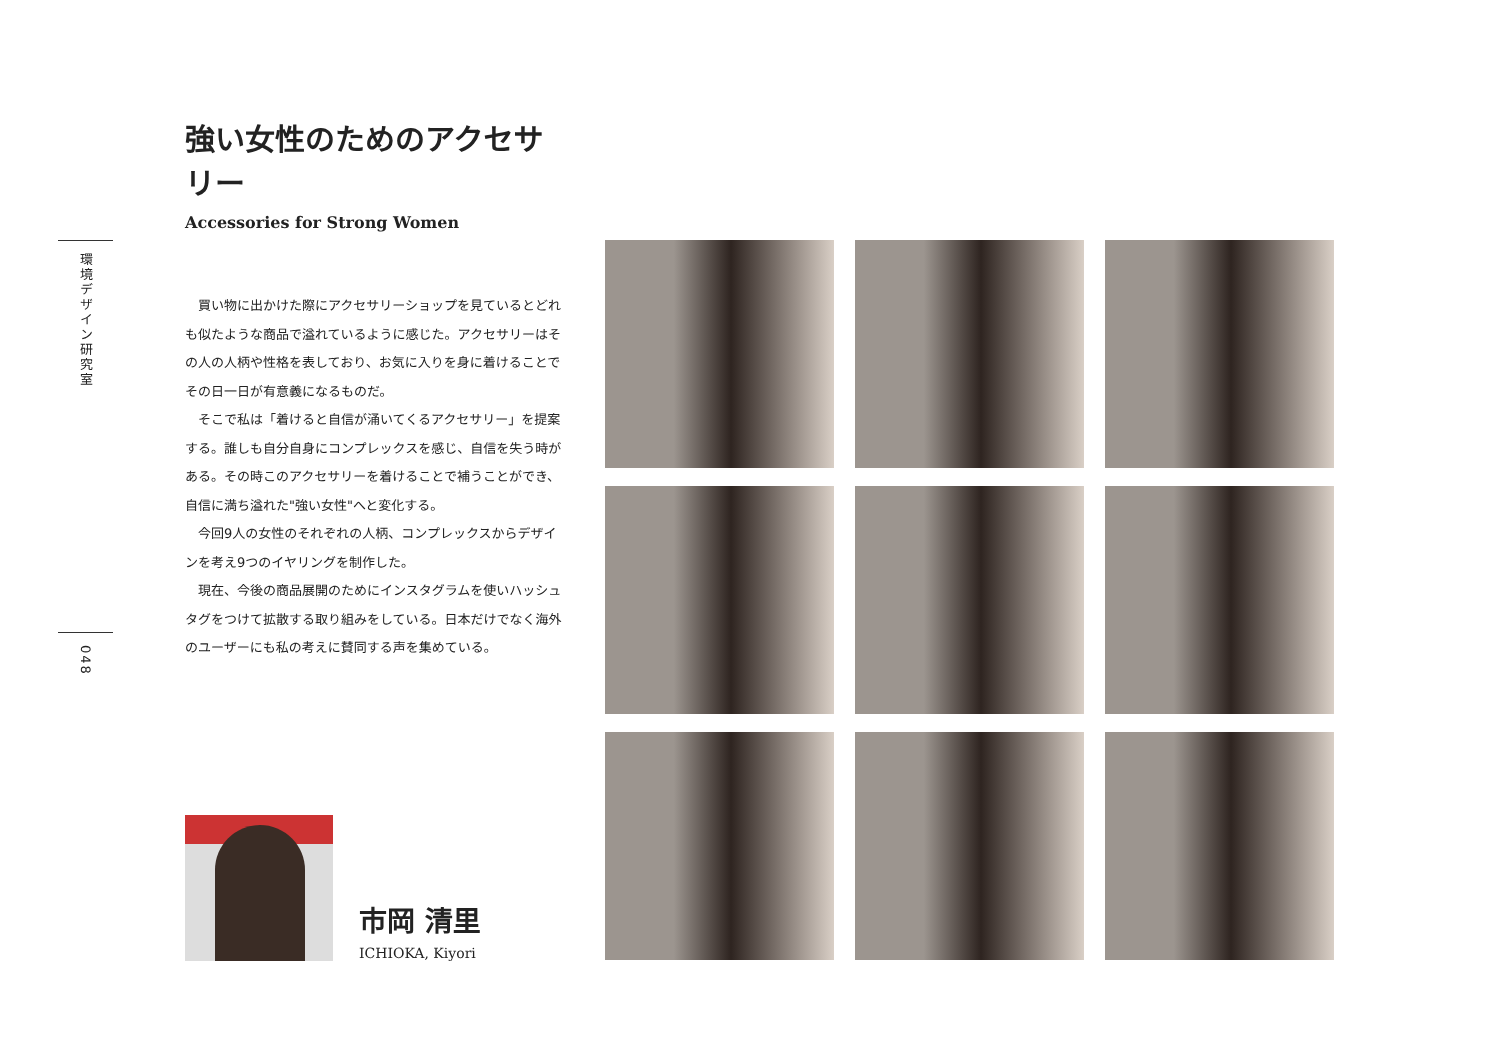環境デザイン研究室
048
強い女性のためのアクセサリー
Accessories for Strong Women
買い物に出かけた際にアクセサリーショップを見ているとどれも似たような商品で溢れているように感じた。アクセサリーはその人の人柄や性格を表しており、お気に入りを身に着けることでその日一日が有意義になるものだ。
そこで私は「着けると自信が涌いてくるアクセサリー」を提案する。誰しも自分自身にコンプレックスを感じ、自信を失う時がある。その時このアクセサリーを着けることで補うことができ、自信に満ち溢れた"強い女性"へと変化する。
今回9人の女性のそれぞれの人柄、コンプレックスからデザインを考え9つのイヤリングを制作した。
現在、今後の商品展開のためにインスタグラムを使いハッシュタグをつけて拡散する取り組みをしている。日本だけでなく海外のユーザーにも私の考えに賛同する声を集めている。
市岡 清里
ICHIOKA, Kiyori